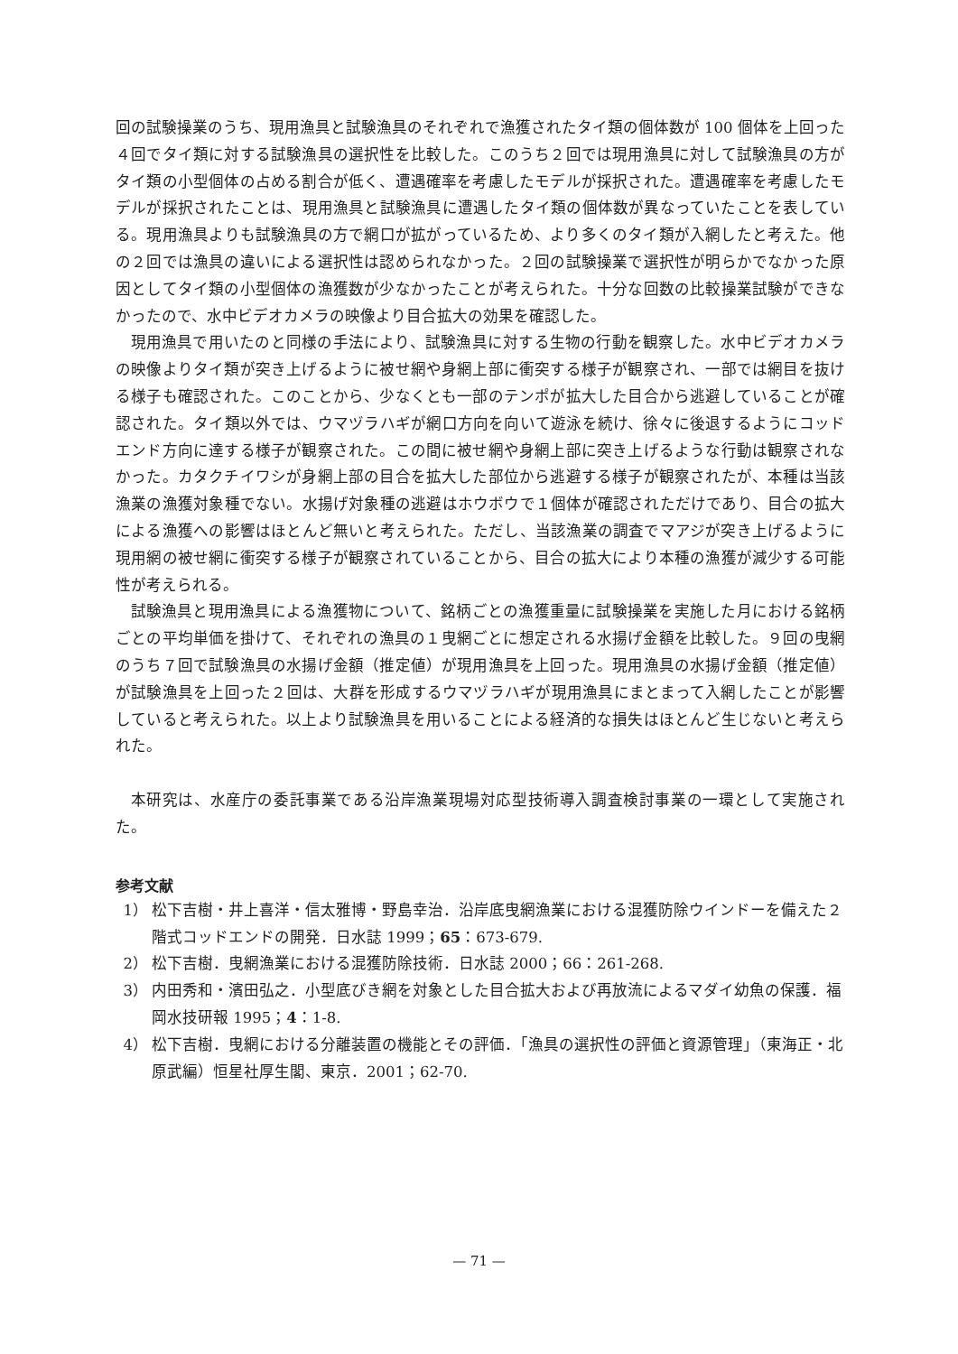回の試験操業のうち、現用漁具と試験漁具のそれぞれで漁獲されたタイ類の個体数が 100 個体を上回った４回でタイ類に対する試験漁具の選択性を比較した。このうち２回では現用漁具に対して試験漁具の方がタイ類の小型個体の占める割合が低く、遭遇確率を考慮したモデルが採択された。遭遇確率を考慮したモデルが採択されたことは、現用漁具と試験漁具に遭遇したタイ類の個体数が異なっていたことを表している。現用漁具よりも試験漁具の方で網口が拡がっているため、より多くのタイ類が入網したと考えた。他の２回では漁具の違いによる選択性は認められなかった。２回の試験操業で選択性が明らかでなかった原因としてタイ類の小型個体の漁獲数が少なかったことが考えられた。十分な回数の比較操業試験ができなかったので、水中ビデオカメラの映像より目合拡大の効果を確認した。
現用漁具で用いたのと同様の手法により、試験漁具に対する生物の行動を観察した。水中ビデオカメラの映像よりタイ類が突き上げるように被せ網や身網上部に衝突する様子が観察され、一部では網目を抜ける様子も確認された。このことから、少なくとも一部のテンポが拡大した目合から逃避していることが確認された。タイ類以外では、ウマヅラハギが網口方向を向いて遊泳を続け、徐々に後退するようにコッドエンド方向に達する様子が観察された。この間に被せ網や身網上部に突き上げるような行動は観察されなかった。カタクチイワシが身網上部の目合を拡大した部位から逃避する様子が観察されたが、本種は当該漁業の漁獲対象種でない。水揚げ対象種の逃避はホウボウで１個体が確認されただけであり、目合の拡大による漁獲への影響はほとんど無いと考えられた。ただし、当該漁業の調査でマアジが突き上げるように現用網の被せ網に衝突する様子が観察されていることから、目合の拡大により本種の漁獲が減少する可能性が考えられる。
試験漁具と現用漁具による漁獲物について、銘柄ごとの漁獲重量に試験操業を実施した月における銘柄ごとの平均単価を掛けて、それぞれの漁具の１曳網ごとに想定される水揚げ金額を比較した。９回の曳網のうち７回で試験漁具の水揚げ金額（推定値）が現用漁具を上回った。現用漁具の水揚げ金額（推定値）が試験漁具を上回った２回は、大群を形成するウマヅラハギが現用漁具にまとまって入網したことが影響していると考えられた。以上より試験漁具を用いることによる経済的な損失はほとんど生じないと考えられた。
本研究は、水産庁の委託事業である沿岸漁業現場対応型技術導入調査検討事業の一環として実施された。
参考文献
1） 松下吉樹・井上喜洋・信太雅博・野島幸治．沿岸底曳網漁業における混獲防除ウインドーを備えた２階式コッドエンドの開発．日水誌 1999；65：673-679.
2） 松下吉樹．曳網漁業における混獲防除技術．日水誌 2000；66：261-268.
3） 内田秀和・濱田弘之．小型底びき網を対象とした目合拡大および再放流によるマダイ幼魚の保護．福岡水技研報 1995；4：1-8.
4） 松下吉樹．曳網における分離装置の機能とその評価．「漁具の選択性の評価と資源管理」（東海正・北原武編）恒星社厚生閣、東京．2001；62-70.
— 71 —